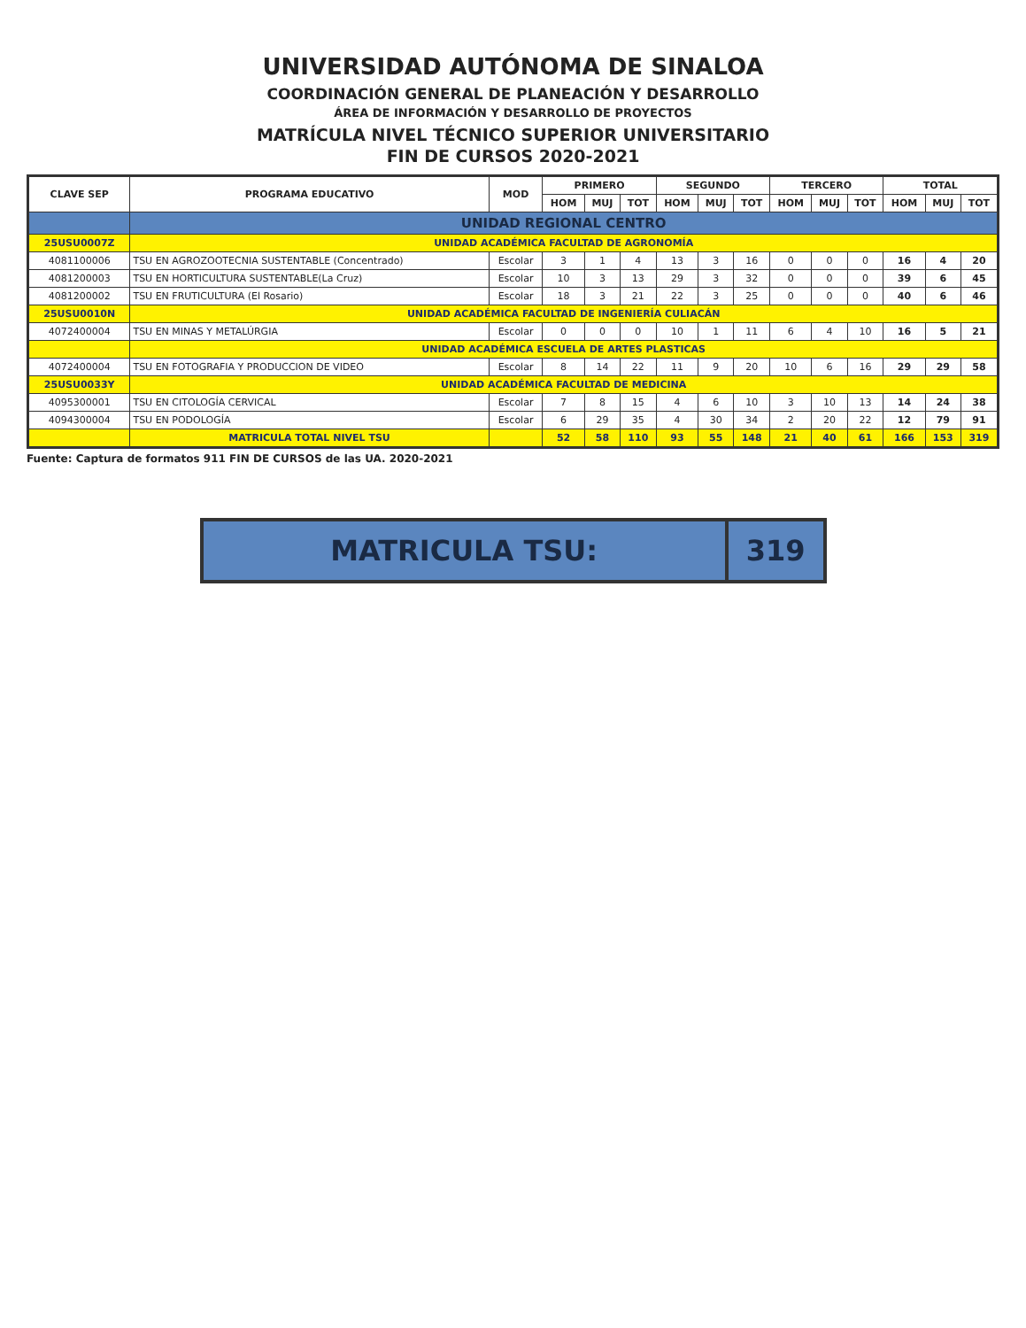UNIVERSIDAD AUTÓNOMA DE SINALOA
COORDINACIÓN GENERAL DE PLANEACIÓN Y DESARROLLO
ÁREA DE INFORMACIÓN Y DESARROLLO DE PROYECTOS
MATRÍCULA NIVEL TÉCNICO SUPERIOR UNIVERSITARIO
FIN DE CURSOS 2020-2021
| CLAVE SEP | PROGRAMA EDUCATIVO | MOD | PRIMERO | | | SEGUNDO | | | TERCERO | | | TOTAL | | |
| --- | --- | --- | --- | --- | --- | --- | --- | --- | --- | --- | --- | --- | --- | --- |
| | | | HOM | MUJ | TOT | HOM | MUJ | TOT | HOM | MUJ | TOT | HOM | MUJ | TOT |
| | UNIDAD REGIONAL CENTRO | | | | | | | | | | | | | |
| 25USU0007Z | UNIDAD ACADÉMICA FACULTAD DE AGRONOMÍA | | | | | | | | | | | | | |
| 4081100006 | TSU EN AGROZOOTECNIA SUSTENTABLE (Concentrado) | Escolar | 3 | 1 | 4 | 13 | 3 | 16 | 0 | 0 | 0 | 16 | 4 | 20 |
| 4081200003 | TSU EN HORTICULTURA SUSTENTABLE(La Cruz) | Escolar | 10 | 3 | 13 | 29 | 3 | 32 | 0 | 0 | 0 | 39 | 6 | 45 |
| 4081200002 | TSU EN FRUTICULTURA (El Rosario) | Escolar | 18 | 3 | 21 | 22 | 3 | 25 | 0 | 0 | 0 | 40 | 6 | 46 |
| 25USU0010N | UNIDAD ACADÉMICA FACULTAD DE INGENIERÍA CULIACÁN | | | | | | | | | | | | | |
| 4072400004 | TSU EN MINAS Y METALÚRGIA | Escolar | 0 | 0 | 0 | 10 | 1 | 11 | 6 | 4 | 10 | 16 | 5 | 21 |
| | UNIDAD ACADÉMICA ESCUELA DE ARTES PLASTICAS | | | | | | | | | | | | | |
| 4072400004 | TSU EN FOTOGRAFIA Y PRODUCCION DE VIDEO | Escolar | 8 | 14 | 22 | 11 | 9 | 20 | 10 | 6 | 16 | 29 | 29 | 58 |
| 25USU0033Y | UNIDAD ACADÉMICA FACULTAD DE MEDICINA | | | | | | | | | | | | | |
| 4095300001 | TSU EN CITOLOGÍA CERVICAL | Escolar | 7 | 8 | 15 | 4 | 6 | 10 | 3 | 10 | 13 | 14 | 24 | 38 |
| 4094300004 | TSU EN PODOLOGÍA | Escolar | 6 | 29 | 35 | 4 | 30 | 34 | 2 | 20 | 22 | 12 | 79 | 91 |
| | MATRICULA TOTAL NIVEL TSU | | 52 | 58 | 110 | 93 | 55 | 148 | 21 | 40 | 61 | 166 | 153 | 319 |
Fuente: Captura de formatos 911 FIN DE CURSOS de las UA. 2020-2021
MATRICULA TSU: 319